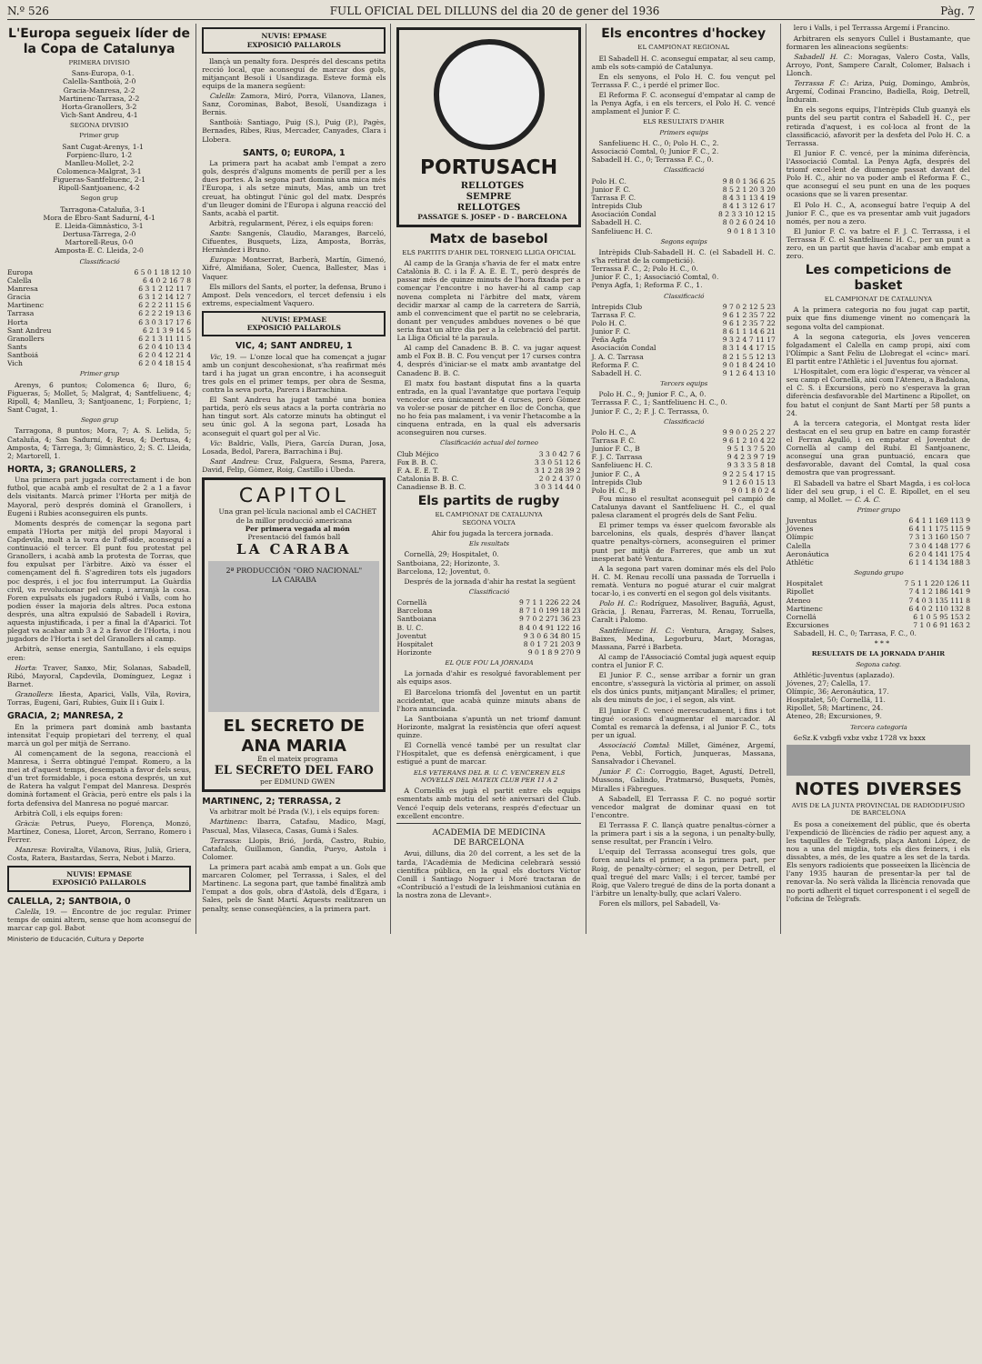N.º 526 FULL OFICIAL DEL DILLUNS del dia 20 de gener del 1936 Pàg. 7
L'Europa segueix líder de la Copa de Catalunya
PRIMERA DIVISIO
Sans-Europa, 0-1.
Calella-Santboià, 2-0
Gracia-Manresa, 2-2
Martinenc-Tarrasa, 2-2
Horta-Granollers, 3-2
Vich-Sant Andreu, 4-1
SEGONA DIVISIO
Primer grup
Sant Cugat-Arenys, 1-1
Forpienc-Iluro, 1-2
Manlleu-Mollet, 2-2
Colomenca-Malgrat, 3-1
Figueras-Santfeliuenc, 2-1
Ripoll-Santjoanenc, 4-2
Segon grup
Tarragona-Cataluña, 3-1
Mora de Ebro-Sant Sadurní, 4-1
E. Lleida-Gimnàstico, 3-1
Dertusa-Tàrrega, 2-0
Martorell-Reus, 0-0
Amposta-E. C. Lleida, 2-0
Classificació
| Europa | 6 5 0 1 18 12 10 |
| Calella | 6 4 0 2 16 7 8 |
| Manresa | 6 3 1 2 12 11 7 |
| Gracia | 6 3 1 2 14 12 7 |
| Martinenc | 6 2 2 2 11 15 6 |
| Tarrasa | 6 2 2 2 19 13 6 |
| Horta | 6 3 0 3 17 17 6 |
| Sant Andreu | 6 2 1 3 9 14 5 |
| Granollers | 6 2 1 3 11 11 5 |
| Sants | 6 2 0 4 10 13 4 |
| Santboiá | 6 2 0 4 12 21 4 |
| Vich | 6 2 0 4 18 15 4 |
Primer grup
Arenys, 6 puntos; Colomenca 6; Iluro, 6; Figueras, 5; Mollet, 5; Malgrat, 4; Santfeliuenc, 4; Ripoll, 4; Manlleu, 3; Santjoanenc, 1; Forpienc, 1; Sant Cugat, 1.
Segon grup
Tarragona, 8 puntos; Mora, 7; A. S. Lelida, 5; Cataluña, 4; San Sadurní, 4; Reus, 4; Dertusa, 4; Amposta, 4; Tàrrega, 3; Gimnàstico, 2; S. C. Lleida, 2; Martorell, 1.
HORTA, 3; GRANOLLERS, 2
Una primera part jugada correctament i de bon futbol, que acabà amb el resultat de 2 a 1 a favor dels visitants. Marcà primer l'Horta per mitjà de Mayoral, però després dominà el Granollers, i Eugeni i Rubies aconseguiren els punts.
Moments després de començar la segona part empatà l'Horta per mitjà del propi Mayoral i Capdevila, molt a la vora de l'off-side, aconseguí a continuació el tercer. El punt fou protestat pel Granollers, i acabà amb la protesta de Torras, que fou expulsat per l'àrbitre. Això va ésser el començament del fi. S'agrediren tots els jugadors poc després, i el joc fou interrumput. La Guàrdia civil, va revolucionar pel camp, i arranjà la cosa. Foren expulsats els jugadors Rubó i Valls, com ho podien ésser la majoria dels altres. Poca estona després, una altra expulsió de Sabadell i Rovira, aquesta injustificada, i per a final la d'Aparici. Tot plegat va acabar amb 3 a 2 a favor de l'Horta, i nou jugadors de l'Horta i set del Granollers al camp.
Arbitrà, sense energia, Santullano, i els equips eren:
Horta: Traver, Sanxo, Mir, Solanas, Sabadell, Ribó, Mayoral, Capdevila, Domínguez, Legaz i Barnet.
Granollers: Iñesta, Aparici, Valls, Vila, Rovira, Torras, Eugeni, Garí, Rubies, Guix II i Guix I.
GRACIA, 2; MANRESA, 2
En la primera part dominà amb bastanta intensitat l'equip propietari del terreny, el qual marcà un gol per mitjà de Serrano.
Al començament de la segona, reaccionà el Manresa, i Serra obtingué l'empat. Romero, a la mei at d'aquest temps, desempatà a favor dels seus, d'un tret formidable, i poca estona després, un xut de Ratera ha valgut l'empat del Manresa. Després dominà fortament el Gràcia, però entre els pals i la forta defensiva del Manresa no pogué marcar.
Arbitrà Coll, i els equips foren:
Gràcia: Petrus, Pueyo, Florença, Monzó, Martínez, Conesa, Lloret, Arcon, Serrano, Romero i Ferrer.
Manresa: Roviralta, Vilanova, Rius, Julià, Griera, Costa, Ratera, Bastardas, Serra, Nebot i Marzo.
NUVIS! EPMASE
EXPOSICIÓ PALLAROLS
CALELLA, 2; SANTBOIA, 0
Calella, 19. — Encontre de joc regular. Primer temps de omini altern, sense que hom aconseguí de marcar cap gol. Babot
NUVIS! EPMASE
EXPOSICIÓ PALLAROLS
llançà un penalty fora. Després del descans petita recció local, que aconseguí de marcar dos gols, mitjançant Besolí i Usandizaga. Esteve formà els equips de la manera següent:
Calella: Zamora, Miró, Porra, Vilanova, Llanes, Sanz, Corominas, Babot, Besolí, Usandizaga i Bernis.
Santboià: Santiago, Puig (S.), Puig (P.), Pagès, Bernades, Ribes, Rius, Mercader, Canyades, Clara i Llobera.
SANTS, 0; EUROPA, 1
La primera part ha acabat amb l'empat a zero gols, després d'alguns moments de perill per a les dues portes. A la segona part dominà una mica més l'Europa, i als setze minuts, Mas, amb un tret creuat, ha obtingut l'únic gol del matx. Després d'un lleuger domini de l'Europa i alguna reacció del Sants, acabà el partit.
Arbitrà, regularment, Pérez, i els equips foren:
Sants: Sangenís, Claudio, Maranges, Barceló, Cifuentes, Busquets, Liza, Amposta, Borràs, Hernàndez i Bruno.
Europa: Montserrat, Barberà, Martín, Gimenó, Xifré, Almiñana, Soler, Cuenca, Ballester, Mas i Vaquer.
Els millors del Sants, el porter, la defensa, Bruno i Ampost. Dels vencedors, el tercet defensiu i els extrems, especialment Vaquero.
NUVIS! EPMASE
EXPOSICIÓ PALLAROLS
VIC, 4; SANT ANDREU, 1
Vic, 19. — L'onze local que ha començat a jugar amb un conjunt descohesionat, s'ha reafirmat més tard i ha jugat un gran encontre, i ha aconseguit tres gols en el primer temps, per obra de Sesma, contra la seva porta, Parera i Barrachina.
El Sant Andreu ha jugat també una boniea partida, però els seus atacs a la porta contrària no han tingut sort. Als catorze minuts ha obtingut el seu únic gol. A la segona part, Losada ha aconseguit el quart gol per al Vic.
Vic: Baldric, Valls, Piera, García Duran, Josa, Losada, Bedol, Parera, Barrachina i Buj.
Sant Andreu: Cruz, Falguera, Sesma, Parera, David, Felip, Gòmez, Roig, Castillo i Úbeda.
CAPITOL
Una gran pel·lícula nacional amb el CACHET de la millor producció americana
Per primera vegada al món
Presentació del famós ball
LA CARABA
2ª PRODUCCIÓN "ORO NACIONAL"
LA CARABA
EL SECRETO DE ANA MARIA
En el mateix programa
EL SECRETO DEL FARO
per EDMUND GWEN
MARTINENC, 2; TERRASSA, 2
Va arbitrar molt bé Prada (V.), i els equips foren:
Martinenc: Ibarra, Catafau, Madico, Magí, Pascual, Mas, Vilaseca, Casas, Gumà i Sales.
Terrassa: Llopis, Brió, Jordà, Castro, Rubio, Catafalch, Guillamon, Gandia, Pueyo, Astola i Colomer.
La primera part acabà amb empat a un. Gols que marcaren Colomer, pel Terrassa, i Sales, el del Martinenc. La segona part, que també finalitzà amb l'empat a dos gols, obra d'Astolà, dels d'Egara, i Sales, pels de Sant Martí. Aquests realitzaren un penalty, sense conseqüències, a la primera part.
PORTUSACH
RELLOTGES
SEMPRE
RELLOTGES
PASSATGE S. JOSEP - D - BARCELONA
Matx de basebol
ELS PARTITS D'AHIR DEL TORNEIG LLIGA OFICIAL
Al camp de la Granja s'havia de fer el matx entre Catalònia B. C. i la F. A. E. E. T., però després de passar més de quinze minuts de l'hora fixada per a començar l'encontre i no haver-hi al camp cap novena completa ni l'àrbitre del matx, vàrem decidir marxar al camp de la carretera de Sarrià, amb el convenciment que el partit no se celebraria, donant per vençudes ambdues novenes o bé que seria fixat un altre dia per a la celebració del partit. La Lliga Oficial té la paraula.
Al camp del Canadenc B. B. C. va jugar aquest amb el Fox B. B. C. Fou vençut per 17 curses contra 4, després d'iniciar-se el matx amb avantatge del Canadenc B. B. C.
El matx fou bastant disputat fins a la quarta entrada, en la qual l'avantatge que portava l'equip vencedor era únicament de 4 curses, però Gòmez va voler-se posar de pitcher en lloc de Concha, que no ho feia pas malament, i va venir l'hetacombe a la cinquena entrada, en la qual els adversaris aconseguiren nou curses.
Clasificación actual del torneo
| Club Méjico | 3 3 0 42 7 6 |
| Fox B. B. C. | 3 3 0 51 12 6 |
| F. A. E. E. T. | 3 1 2 28 39 2 |
| Catalonia B. B. C. | 2 0 2 4 37 0 |
| Canadiense B. B. C. | 3 0 3 14 44 0 |
Els partits de rugby
EL CAMPIONAT DE CATALUNYA
SEGONA VOLTA
Ahir fou jugada la tercera jornada.
Els resultats
Cornellà, 29; Hospitalet, 0.
Santboiana, 22; Horizonte, 3.
Barcelona, 12; Joventut, 0.
Després de la jornada d'ahir ha restat la següent
Classificació
| Cornellà | 9 7 1 1 226 22 24 |
| Barcelona | 8 7 1 0 199 18 23 |
| Santboiana | 9 7 0 2 271 36 23 |
| B. U. C. | 8 4 0 4 91 122 16 |
| Joventut | 9 3 0 6 34 80 15 |
| Hospitalet | 8 0 1 7 21 203 9 |
| Horizonte | 9 0 1 8 9 270 9 |
EL QUE FOU LA JORNADA
La jornada d'ahir es resolgué favorablement per als equips asos.
El Barcelona triomfà del Joventut en un partit accidentat, que acabà quinze minuts abans de l'hora anunciada.
La Santboiana s'apuntà un net triomf damunt Horizonte, malgrat la resistència que oferí aquest quinze.
El Cornellà vencé també per un resultat clar l'Hospitalet, que es defensà enèrgicament, i que estigué a punt de marcar.
ELS VETERANS DEL B. U. C. VENCEREN ELS NOVELLS DEL MATEIX CLUB PER 11 A 2
A Cornellà es jugà el partit entre els equips esmentats amb motiu del setè aniversari del Club. Vencé l'equip dels veterans, resprés d'efectuar un excellent encontre.
ACADEMIA DE MEDICINA
DE BARCELONA
Avui, dilluns, dia 20 del corrent, a les set de la tarda, l'Acadèmia de Medicina celebrarà sessió científica pública, en la qual els doctors Víctor Conill i Santiago Noguer i Moré tractaran de «Contribució a l'estudi de la leishmaniosi cutània en la nostra zona de Llevant».
Els encontres d'hockey
EL CAMPIONAT REGIONAL
El Sabadell H. C. aconseguí empatar, al seu camp, amb els sots-campió de Catalunya.
En els senyons, el Polo H. C. fou vençut pel Terrassa F. C., i perdé el primer lloc.
El Reforma F. C. aconseguí d'empatar al camp de la Penya Agfa, i en els tercers, el Polo H. C. vencé amplament el Junior F. C.
ELS RESULTATS D'AHIR
Primers equips
Sanfeliuenc H. C., 0; Polo H. C., 2.
Associació Comtal, 0; Junior F. C., 2.
Sabadell H. C., 0; Terrassa F. C., 0.
Classificació
| Polo H. C. | 9 8 0 1 36 6 25 |
| Junior F. C. | 8 5 2 1 20 3 20 |
| Tarrasa F. C. | 8 4 3 1 13 4 19 |
| Intrepids Club | 8 4 1 3 12 6 17 |
| Asociación Condal | 8 2 3 3 10 12 15 |
| Sabadell H. C. | 8 0 2 6 0 24 10 |
| Sanfeliuenc H. C. | 9 0 1 8 1 3 10 |
Segons equips
Intrèpids Club-Sabadell H. C. (el Sabadell H. C. s'ha retirat de la competició).
Terrassa F. C., 2; Polo H. C., 0.
Junior F. C., 1; Associació Comtal, 0.
Penya Agfa, 1; Reforma F. C., 1.
Classificació
| Intrepids Club | 9 7 0 2 12 5 23 |
| Tarrasa F. C. | 9 6 1 2 35 7 22 |
| Polo H. C. | 9 6 1 2 35 7 22 |
| Junior F. C. | 8 6 1 1 14 6 21 |
| Peña Agfa | 9 3 2 4 7 11 17 |
| Asociación Condal | 8 3 1 4 4 17 15 |
| J. A. C. Tarrasa | 8 2 1 5 5 12 13 |
| Reforma F. C. | 9 0 1 8 4 24 10 |
| Sabadell H. C. | 9 1 2 6 4 13 10 |
Tercers equips
Polo H. C., 9; Junior F. C., A, 0.
Terrassa F. C., 1; Santfeliuenc H. C., 0.
Junior F. C., 2; F. J. C. Terrassa, 0.
Classificació
| Polo H. C., A | 9 9 0 0 25 2 27 |
| Tarrasa F. C. | 9 6 1 2 10 4 22 |
| Junior F. C., B | 9 5 1 3 7 5 20 |
| F. J. C. Tarrasa | 9 4 2 3 9 7 19 |
| Sanfeliuenc H. C. | 9 3 3 3 5 8 18 |
| Junior F. C., A | 9 2 2 5 4 17 15 |
| Intrepids Club | 9 1 2 6 0 15 13 |
| Polo H. C., B | 9 0 1 8 0 2 4 |
Fou minso el resultat aconseguit pel campió de Catalunya davant el Santfeliuenc H. C., el qual palesa clarament el progrés dels de Sant Feliu.
El primer temps va ésser quelcom favorable als barcelonins, els quals, després d'haver llançat quatre penaltys-còrners, aconseguiren el primer punt per mitjà de Farreres, que amb un xut inesperat baté Ventura.
A la segona part varen dominar més els del Polo H. C. M. Renau recollí una passada de Torruella i rematà. Ventura no pogué aturar el cuir malgrat tocar-lo, i es convertí en el segon gol dels visitants.
Polo H. C.: Rodríguez, Masoliver, Baguñà, Agust, Gràcia, J. Renau, Farreras, M. Renau, Torruella, Caralt i Palomo.
Santfeliuenc H. C.: Ventura, Aragay, Salses, Baixes, Medina, Legorburu, Mart, Moragas, Massana, Farré i Barbeta.
Al camp de l'Associació Comtal jugà aquest equip contra el Junior F. C.
El Junior F. C., sense arribar a fornir un gran encontre, s'assegurà la victòria al primer, on assolí els dos únics punts, mitjançant Miralles; el primer, als deu minuts de joc, i el segon, als vint.
El Junior F. C. vencé merescudament, i fins i tot tingué ocasions d'augmentar el marcador. Al Comtal es remarcà la defensa, i al Junior F. C., tots per un igual.
Associació Comtal: Millet, Giménez, Argemí, Pena, Vebbl, Fortich, Junqueras, Massana, Sansalvador i Chevanel.
Junior F. C.: Corroggio, Baget, Agustí, Detrell, Mussons, Galindo, Pratmarsó, Busquets, Pomès, Miralles i Fàbregues.
A Sabadell, El Terrassa F. C. no pogué sortir vencedor malgrat de dominar quasi en tot l'encontre.
El Terrassa F. C. llançà quatre penaltus-còrner a la primera part i sis a la segona, i un penalty-bully, sense resultat, per Francín i Velro.
L'equip del Terrassa aconseguí tres gols, que foren anul·lats el primer, a la primera part, per Roig, de penalty-còrner; el segon, per Detrell, el qual tregué del marc Valls; i el tercer, també per Roig, que Valero tregué de dins de la porta donant a l'àrbitre un lenalty-bully, que aclarí Valero.
Foren els millors, pel Sabadell, Va-
lero i Valls, i pel Terrassa Argemí i Francino.
Arbitraren els senyors Cullel i Bustamante, que formaren les alineacions següents:
Sabadell H. C.: Moragas, Valero Costa, Valls, Arroyo, Pont, Sampere Caralt, Colomer, Balsach i Llonch.
Terrassa F. C.: Ariza, Puig, Domingo, Ambròs, Argemí, Codinai Francino, Badiella, Roig, Detrell, Indurain.
En els segons equips, l'Intrèpids Club guanyà els punts del seu partit contra el Sabadell H. C., per retirada d'aquest, i es col·loca al front de la classificació, afavorit per la desfeta del Polo H. C. a Terrassa.
El Junior F. C. vencé, per la mínima diferència, l'Associació Comtal. La Penya Agfa, després del triomf excel·lent de diumenge passat davant del Polo H. C., ahir no va poder amb el Reforma F. C., que aconseguí el seu punt en una de les poques ocasions que se li varen presentar.
El Polo H. C., A, aconseguí batre l'equip A del Junior F. C., que es va presentar amb vuit jugadors només, per nou a zero.
El Junior F. C. va batre el F. J. C. Terrassa, i el Terrassa F. C. el Santfeliuenc H. C., per un punt a zero, en un partit que havia d'acabar amb empat a zero.
Les competicions de basket
EL CAMPIONAT DE CATALUNYA
A la primera categoria no fou jugat cap partit, puix que fins diumenge vinent no començarà la segona volta del campionat.
A la segona categoria, els Joves venceren folgadament el Calella en camp propi, així com l'Olímpic a Sant Feliu de Llobregat el «cinc» marí. El partit entre l'Athlètic i el Juventus fou ajornat.
L'Hospitalet, com era lògic d'esperar, va vèncer al seu camp el Cornellà, així com l'Ateneu, a Badalona, el C. S. i Excursions, però no s'esperava la gran diferència desfavorable del Martinenc a Ripollet, on fou batut el conjunt de Sant Martí per 58 punts a 24.
A la tercera categoria, el Montgat resta líder destacat en el seu grup en batre en camp forastér el Ferran Agulló, i en empatar el Joventut de Cornellà al camp del Rubí. El Santjoanenc, aconseguí una gran puntuació, encara que desfavorable, davant del Comtal, la qual cosa demostra que van progressant.
El Sabadell va batre el Sbart Magda, i es col·loca líder del seu grup, i el C. E. Ripollet, en el seu camp, al Mollet. — C. A. C.
Primer grupo
| Juventus | 6 4 1 1 169 113 9 |
| Jóvenes | 6 4 1 1 175 115 9 |
| Olímpic | 7 3 1 3 160 150 7 |
| Calella | 7 3 0 4 148 177 6 |
| Aeronáutica | 6 2 0 4 141 175 4 |
| Athlétic | 6 1 1 4 134 188 3 |
Segundo grupo
| Hospitalet | 7 5 1 1 220 126 11 |
| Ripollet | 7 4 1 2 186 141 9 |
| Ateneo | 7 4 0 3 135 111 8 |
| Martinenc | 6 4 0 2 110 132 8 |
| Cornellá | 6 1 0 5 95 153 2 |
| Excursiones | 7 1 0 6 91 163 2 |
Sabadell, H. C., 0; Tarrasa, F. C., 0.
* * *
RESULTATS DE LA JORNADA D'AHIR
Segona categ.
Athlétic-Juventus (aplazado).
Jóvenes, 27; Calella, 17.
Olímpic, 36; Aeronáutica, 17.
Hospitalet, 50; Cornellá, 11.
Ripollet, 58; Martinenc, 24.
Ateneo, 28; Excursiones, 9.
Tercera categoria
6eSz.K vxbgfi vxbz vxbz 1728 vx bxxx
NOTES DIVERSES
AVIS DE LA JUNTA PROVINCIAL DE RADIODIFUSIO DE BARCELONA
Es posa a coneixement del públic, que és oberta l'expendició de llicències de ràdio per aquest any, a les taquilles de Telègrafs, plaça Antoni López, de nou a una del migdia, tots els dies feiners, i els dissabtes, a més, de les quatre a les set de la tarda. Els senyors radioients que posseeixen la llicència de l'any 1935 hauran de presentar-la per tal de renovar-la. No serà vàlida la llicència renovada que no porti adherit el tiquet corresponent i el segell de l'oficina de Telègrafs.
Ministerio de Educación, Cultura y Deporte